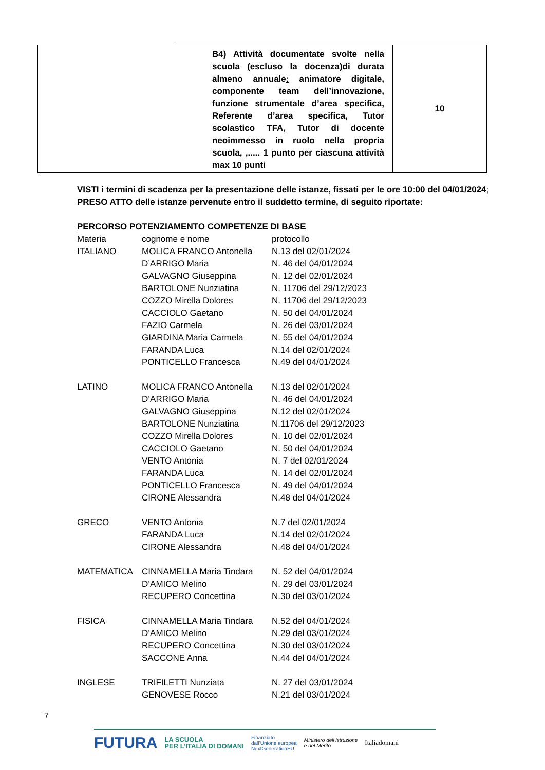| | B4) Attività documentate svolte nella scuola (escluso la docenza) di durata almeno annuale : animatore digitale, componente team dell’innovazione, funzione strumentale d’area specifica, Referente d’area specifica, Tutor scolastico TFA, Tutor di docente neoimmesso in ruolo nella propria scuola, ,..... 1 punto per ciascuna attività max 10 punti | 10 |
VISTI i termini di scadenza per la presentazione delle istanze, fissati per le ore 10:00 del 04/01/2024;
PRESO ATTO delle istanze pervenute entro il suddetto termine, di seguito riportate:
PERCORSO POTENZIAMENTO COMPETENZE DI BASE
| Materia | cognome e nome | protocollo |
| ITALIANO | MOLICA FRANCO Antonella | N.13 del 02/01/2024 |
| | D’ARRIGO Maria | N. 46 del 04/01/2024 |
| | GALVAGNO Giuseppina | N. 12 del 02/01/2024 |
| | BARTOLONE Nunziatina | N. 11706 del 29/12/2023 |
| | COZZO Mirella Dolores | N. 11706 del 29/12/2023 |
| | CACCIOLO Gaetano | N. 50 del 04/01/2024 |
| | FAZIO Carmela | N. 26 del 03/01/2024 |
| | GIARDINA Maria Carmela | N. 55 del 04/01/2024 |
| | FARANDA Luca | N.14 del 02/01/2024 |
| | PONTICELLO Francesca | N.49 del 04/01/2024 |
| LATINO | MOLICA FRANCO Antonella | N.13 del 02/01/2024 |
| | D’ARRIGO Maria | N. 46 del 04/01/2024 |
| | GALVAGNO Giuseppina | N.12 del 02/01/2024 |
| | BARTOLONE Nunziatina | N.11706 del 29/12/2023 |
| | COZZO Mirella Dolores | N. 10 del 02/01/2024 |
| | CACCIOLO Gaetano | N. 50 del 04/01/2024 |
| | VENTO Antonia | N. 7 del 02/01/2024 |
| | FARANDA Luca | N. 14 del 02/01/2024 |
| | PONTICELLO Francesca | N. 49 del 04/01/2024 |
| | CIRONE Alessandra | N.48 del 04/01/2024 |
| GRECO | VENTO Antonia | N.7 del 02/01/2024 |
| | FARANDA Luca | N.14 del 02/01/2024 |
| | CIRONE Alessandra | N.48 del 04/01/2024 |
| MATEMATICA | CINNAMELLA Maria Tindara | N. 52 del 04/01/2024 |
| | D’AMICO Melino | N. 29 del 03/01/2024 |
| | RECUPERO Concettina | N.30 del 03/01/2024 |
| FISICA | CINNAMELLA Maria Tindara | N.52 del 04/01/2024 |
| | D’AMICO Melino | N.29 del 03/01/2024 |
| | RECUPERO Concettina | N.30 del 03/01/2024 |
| | SACCONE Anna | N.44 del 04/01/2024 |
| INGLESE | TRIFILETTI Nunziata | N. 27 del 03/01/2024 |
| | GENOVESE Rocco | N.21 del 03/01/2024 |
7
FUTURA LA SCUOLA
PER L’ITALIA DI DOMANI Finanziato
dall’Unione europea
NextGenerationEU Ministero dell’Istruzione
e del Merito Italiadomani